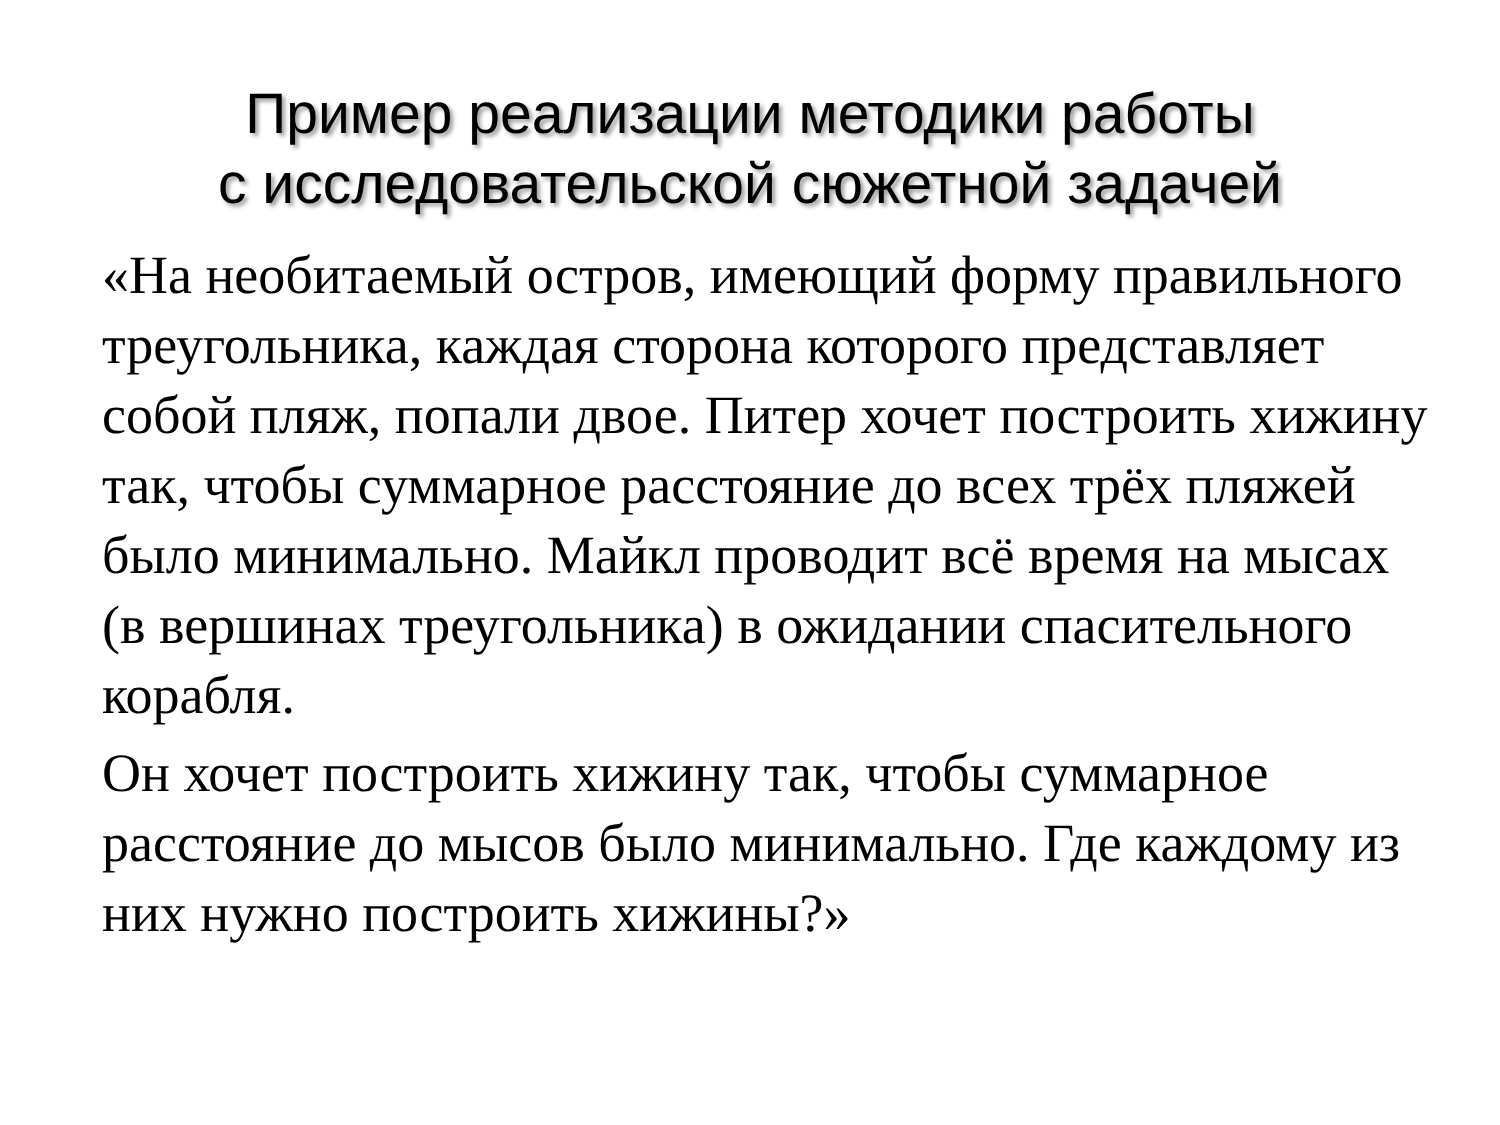Пример реализации методики работы
с исследовательской сюжетной задачей
«На необитаемый остров, имеющий форму правильного треугольника, каждая сторона которого представляет собой пляж, попали двое. Питер хочет построить хижину так, чтобы суммарное расстояние до всех трёх пляжей было минимально. Майкл проводит всё время на мысах (в вершинах треугольника) в ожидании спасительного корабля.
Он хочет построить хижину так, чтобы суммарное расстояние до мысов было минимально. Где каждому из них нужно построить хижины?»